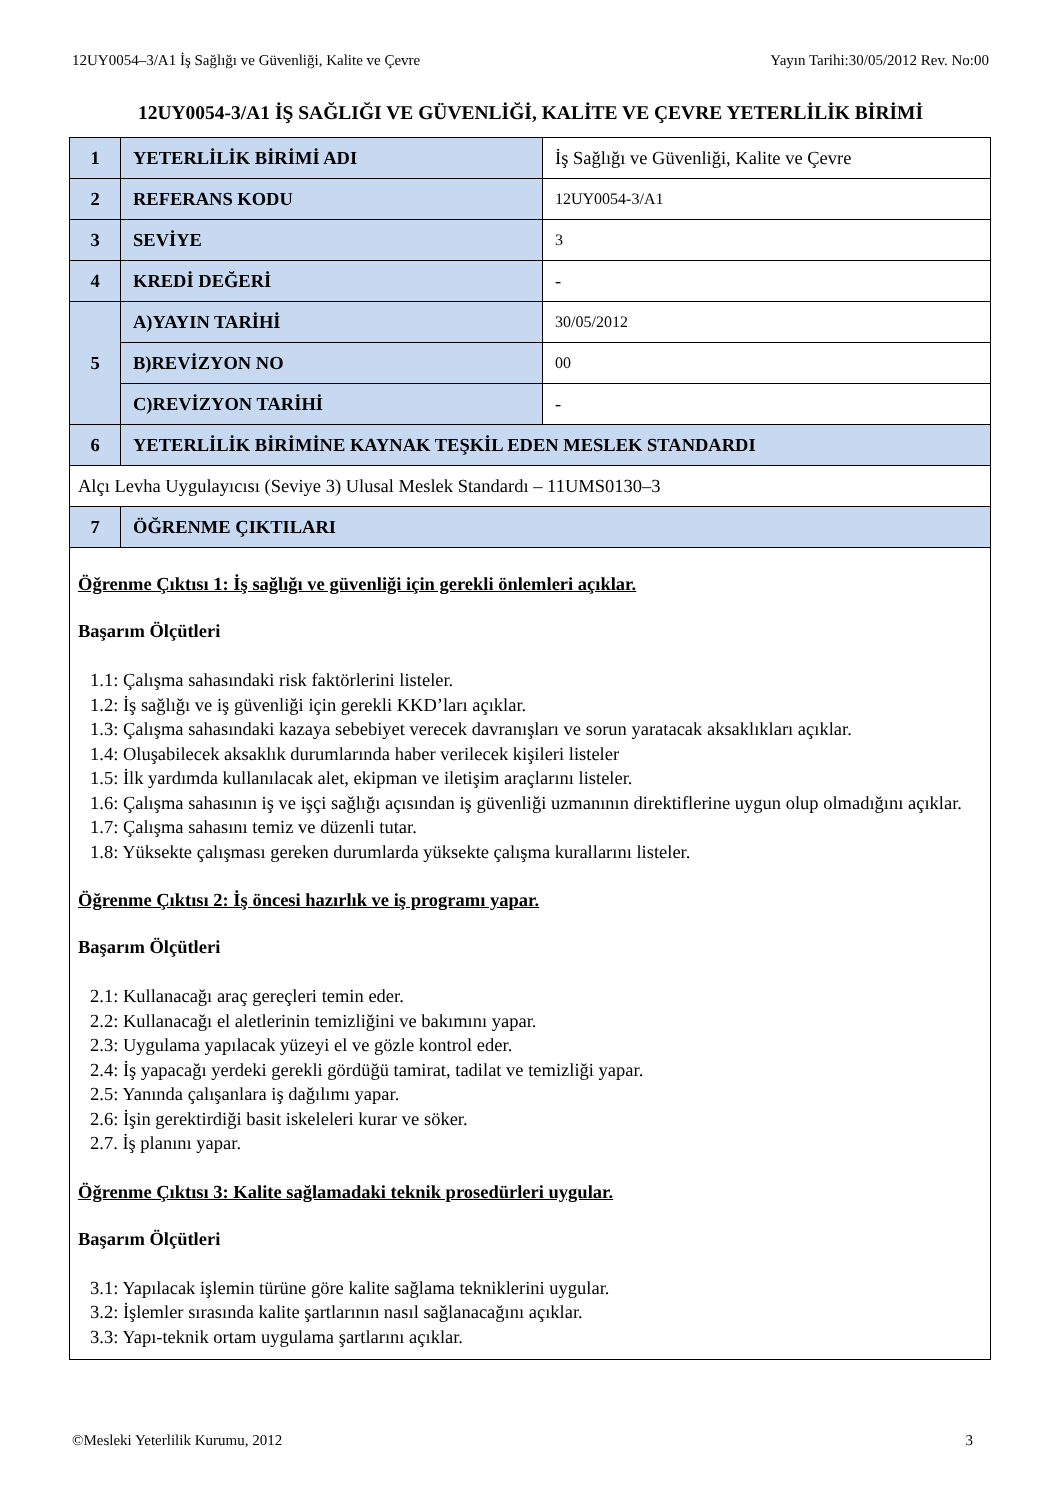12UY0054–3/A1 İş Sağlığı ve Güvenliği, Kalite ve Çevre Yayın Tarihi:30/05/2012 Rev. No:00
12UY0054-3/A1 İŞ SAĞLIĞI VE GÜVENLİĞİ, KALİTE VE ÇEVRE YETERLİLİK BİRİMİ
| 1 | YETERLİLİK BİRİMİ ADI | İş Sağlığı ve Güvenliği, Kalite ve Çevre |
| 2 | REFERANS KODU | 12UY0054-3/A1 |
| 3 | SEVİYE | 3 |
| 4 | KREDİ DEĞERİ | - |
| 5 | A)YAYIN TARİHİ | 30/05/2012 |
| | B)REVİZYON NO | 00 |
| | C)REVİZYON TARİHİ | - |
| 6 | YETERLİLİK BİRİMİNE KAYNAK TEŞKİL EDEN MESLEK STANDARDI | |
| Alçı Levha Uygulayıcısı (Seviye 3) Ulusal Meslek Standardı – 11UMS0130–3 | | |
| 7 | ÖĞRENME ÇIKTILARI | |
| Öğrenme Çıktısı 1: İş sağlığı ve güvenliği için gerekli önlemleri açıklar. Başarım Ölçütleri 1.1: Çalışma sahasındaki risk faktörlerini listeler. 1.2: İş sağlığı ve iş güvenliği için gerekli KKD’ları açıklar. 1.3: Çalışma sahasındaki kazaya sebebiyet verecek davranışları ve sorun yaratacak aksaklıkları açıklar. 1.4: Oluşabilecek aksaklık durumlarında haber verilecek kişileri listeler 1.5: İlk yardımda kullanılacak alet, ekipman ve iletişim araçlarını listeler. 1.6: Çalışma sahasının iş ve işçi sağlığı açısından iş güvenliği uzmanının direktiflerine uygun olup olmadığını açıklar. 1.7: Çalışma sahasını temiz ve düzenli tutar. 1.8: Yüksekte çalışması gereken durumlarda yüksekte çalışma kurallarını listeler. Öğrenme Çıktısı 2: İş öncesi hazırlık ve iş programı yapar. Başarım Ölçütleri 2.1: Kullanacağı araç gereçleri temin eder. 2.2: Kullanacağı el aletlerinin temizliğini ve bakımını yapar. 2.3: Uygulama yapılacak yüzeyi el ve gözle kontrol eder. 2.4: İş yapacağı yerdeki gerekli gördüğü tamirat, tadilat ve temizliği yapar. 2.5: Yanında çalışanlara iş dağılımı yapar. 2.6: İşin gerektirdiği basit iskeleleri kurar ve söker. 2.7. İş planını yapar. Öğrenme Çıktısı 3: Kalite sağlamadaki teknik prosedürleri uygular. Başarım Ölçütleri 3.1: Yapılacak işlemin türüne göre kalite sağlama tekniklerini uygular. 3.2: İşlemler sırasında kalite şartlarının nasıl sağlanacağını açıklar. 3.3: Yapı-teknik ortam uygulama şartlarını açıklar. | | |
©Mesleki Yeterlilik Kurumu, 2012 3